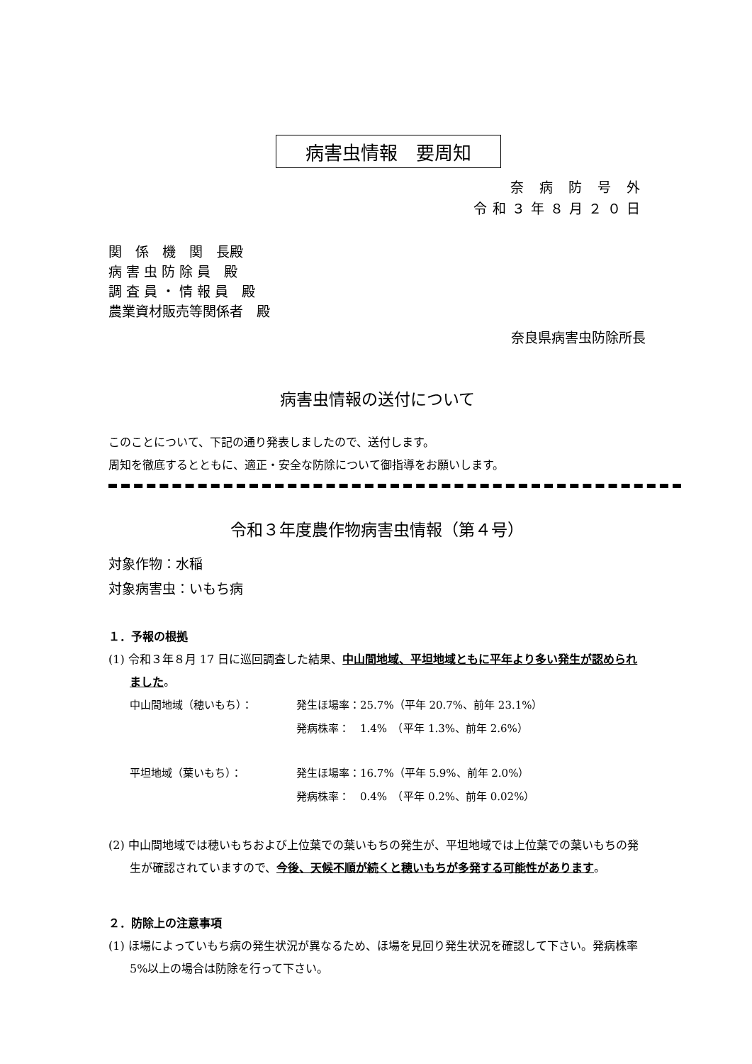病害虫情報　要周知
奈 病 防 号 外
令和３年８月２０日
関　係　機　関　長殿
病 害 虫 防 除 員　殿
調 査 員 ・ 情 報 員　殿
農業資材販売等関係者　殿
奈良県病害虫防除所長
病害虫情報の送付について
このことについて、下記の通り発表しましたので、送付します。
周知を徹底するとともに、適正・安全な防除について御指導をお願いします。
令和３年度農作物病害虫情報（第４号）
対象作物：水稲
対象病害虫：いもち病
１．予報の根拠
(1) 令和３年８月 17 日に巡回調査した結果、中山間地域、平坦地域ともに平年より多い発生が認められました。
中山間地域（穂いもち）： 発生ほ場率：25.7%（平年 20.7%、前年 23.1%）
発病株率：　1.4%　（平年 1.3%、前年 2.6%）
平坦地域（葉いもち）： 発生ほ場率：16.7%（平年 5.9%、前年 2.0%）
発病株率：　0.4%　（平年 0.2%、前年 0.02%）
(2) 中山間地域では穂いもちおよび上位葉での葉いもちの発生が、平坦地域では上位葉での葉いもちの発生が確認されていますので、今後、天候不順が続くと穂いもちが多発する可能性があります。
２．防除上の注意事項
(1) ほ場によっていもち病の発生状況が異なるため、ほ場を見回り発生状況を確認して下さい。発病株率 5%以上の場合は防除を行って下さい。